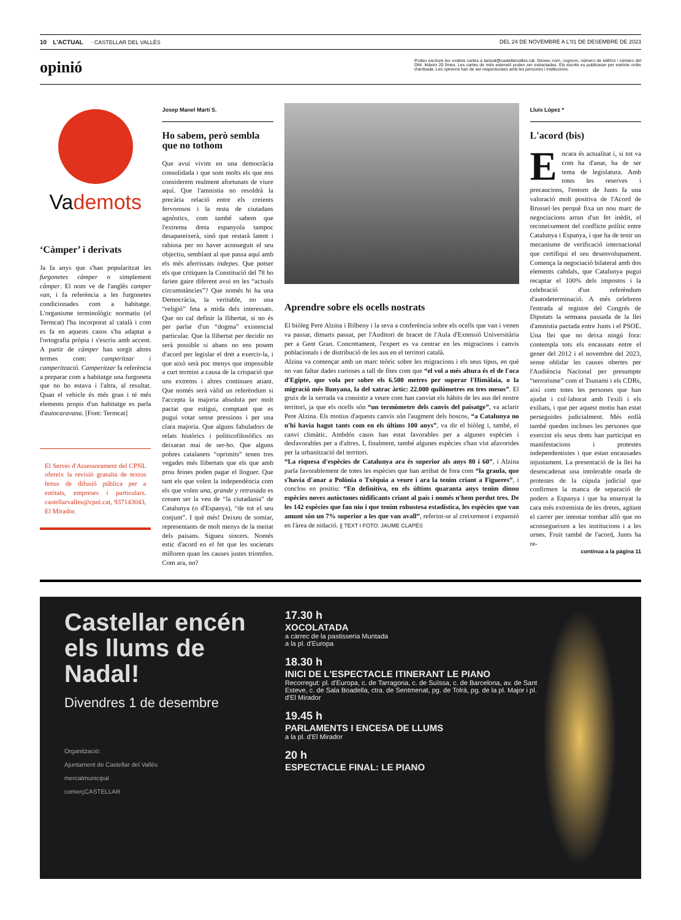10 L'ACTUAL · CASTELLAR DEL VALLÈS DEL 24 DE NOVEMBRE A L'01 DE DESEMBRE DE 2023
opinió
Podeu escriure les vostres cartes a lactual@castellarvalles.cat. Deixeu nom, cognom, número de telèfon i número del DNI. Màxim 20 línies. Les cartes de més extensió poden ser extractades. Els escrits es publicaran per estricte ordre d'arribada. Les opinions han de ser respectuoses amb les persones i institucions.
Vade mots
‘Càmper’ i derivats
Ja fa anys que s'han popularitzat les furgonetes càmper o simplement càmper. El nom ve de l'anglès camper van, i fa referència a les furgonetes condicionades com a habitatge. L'organisme terminològic normatiu (el Termcat) l'ha incorporat al català i com es fa en aquests casos s'ha adaptat a l'ortografia pròpia i s'escriu amb accent. A partir de càmper han sorgit altres termes com: camperitzar i camperització. Camperitzar fa referència a preparar com a habitatge una furgoneta que no ho estava i l'altra, al resultat. Quan el vehicle és més gran i té més elements propis d'un habitatge es parla d'autocaravana. [Font: Termcat]
El Servei d'Assessorament del CPNL ofereix la revisió gratuïta de textos breus de difusió pública per a entitats, empreses i particulars. castellarvalles@cpnl.cat, 937143043, El Mirador.
Josep Manel Martí S.
Ho sabem, però sembla que no tothom
Que avui vivim en una democràcia consolidada i que som molts els que ens considerem realment afortunats de viure aquí. Que l'amnistia no resoldrà la precària relació entre els creients fervorosos i la resta de ciutadans agnòstics, com també sabem que l'extrema dreta espanyola tampoc desapareixerà, sinó que restarà latent i rabiosa per no haver aconseguit el seu objectiu, semblant al que passa aquí amb els més aferrissats indepes. Que potser els que critiquen la Constitució del 78 ho farien gaire diferent avui en les “actuals circumstàncies”? Que només hi ha una Democràcia, la veritable, no una “religió” feta a mida dels interessats. Que no cal definir la llibertat, si no és per parlar d'un “dogma” existencial particular. Que la llibertat per decidir no serà possible si abans no ens posem d'acord per legislar el dret a exercir-la, i que això serà poc menys que impossible a curt termini a causa de la crispació que uns extrems i altres continuen atiant. Que només serà vàlid un referèndum si l'accepta la majoria absoluta per molt pactat que estigui, comptant que es pugui votar sense pressions i per una clara majoria. Que alguns fabuladors de relats històrics i politicofilosòfics no deixaran mai de ser-ho. Que alguns pobres catalanets “oprimits” tenen tres vegades més llibertats que els que amb prou feines poden pagar el lloguer. Que tant els que volen la independència com els que volen una, grande y retrasada es creuen ser la veu de “la ciutadania” de Catalunya (o d'Espanya), “de tot el seu conjunt”. I què més! Deixeu de somiar, representants de molt menys de la meitat dels paisans. Sigueu sincers. Només estic d'acord en el fet que les societats milloren quan les causes justes triomfen. Com ara, no?
Aprendre sobre els ocells nostrats
El biòleg Pere Alzina i Bilbeny i la seva a conferència sobre els ocells que van i venen va passar, dimarts passat, per l'Auditori de bracet de l'Aula d'Extensió Universitària per a Gent Gran. Concretament, l'expert es va centrar en les migracions i canvis poblacionals i de distribució de les aus en el territori català.
Alzina va començar amb un marc teòric sobre les migracions i els seus tipus, en què no van faltar dades curioses a tall de fites com que “el vol a més altura és el de l'oca d'Egipte, que vola per sobre els 6.500 metres per superar l'Himàlaia, o la migració més llunyana, la del xatrac àrtic: 22.000 quilòmetres en tres mesos”. El gruix de la xerrada va consistir a veure com han canviat els hàbits de les aus del nostre territori, ja que els ocells són “un termòmetre dels canvis del paisatge”, va aclarir Pere Alzina. Els motius d'aquests canvis són l'augment dels boscos, “a Catalunya no n'hi havia hagut tants com en els últims 100 anys”, va dir el biòleg i, també, el canvi climàtic. Ambdós casos han estat favorables per a algunes espècies i desfavorables per a d'altres. I, finalment, també algunes espècies s'han vist afavorides per la urbanització del territori.
“La riquesa d'espècies de Catalunya ara és superior als anys 80 i 60”, i Alzina parla favorablement de totes les espècies que han arribat de fora com “la graula, que s'havia d'anar a Polònia o Txèquia a veure i ara la tenim criant a Figueres”, i conclou en positiu: “En definitiva, en els últims quaranta anys tenim dinou espècies noves autòctones nidificants criant al país i només n'hem perdut tres. De les 142 espècies que fan niu i que tenim robustesa estadística, les espècies que van amunt són un 7% superior a les que van avall”, referint-se al creixement i expansió en l'àrea de nidació. || TEXT I FOTO: JAUME CLAPÉS
Lluís López *
L'acord (bis)
Encara és actualitat i, si tot va com ha d'anar, ha de ser tema de legislatura. Amb totes les reserves i precaucions, l'entorn de Junts fa una valoració molt positiva de l'Acord de Brussel·les perquè fixa un nou marc de negociacions arran d'un fet inèdit, el reconeixement del conflicte polític entre Catalunya i Espanya, i que ha de tenir un mecanisme de verificació internacional que certifiqui el seu desenvolupament. Comença la negociació bilateral amb dos elements cabdals, que Catalunya pugui recaptar el 100% dels impostos i la celebració d'un referèndum d'autodeterminació. A més celebrem l'entrada al registre del Congrés de Diputats la setmana passada de la llei d'amnistia pactada entre Junts i el PSOE. Una llei que no deixa ningú fora: contempla tots els encausats entre el gener del 2012 i el novembre del 2023, sense oblidar les causes obertes per l'Audiència Nacional per presumpte “terrorisme” com el Tsunami i els CDRs, així com totes les persones que han ajudat i col·laborat amb l'exili i els exiliats, i que per aquest motiu han estat perseguides judicialment. Més enllà també queden incloses les persones que exercint els seus drets han participat en manifestacions i protestes independentistes i que estan encausades injustament. La presentació de la llei ha desencadenat una intolerable onada de protestes de la cúpula judicial que confirmen la manca de separació de poders a Espanya i que ha ensenyat la cara més extremista de les dretes, agitant el carrer per intentar tombar allò que no aconsegueixen a les institucions i a les urnes. Fruit també de l'acord, Junts ha re-
continua a la pàgina 11
Castellar encén els llums de Nadal!
Divendres 1 de desembre
Organització:
Ajuntament de Castellar del Vallès
mercatmunicipal
comerçCASTELLAR
17.30 h
XOCOLATADA
a càrrec de la pastisseria Muntada
a la pl. d'Europa
18.30 h
INICI DE L'ESPECTACLE ITINERANT LE PIANO
Recorregut: pl. d'Europa, c. de Tarragona, c. de Suïssa, c. de Barcelona, av. de Sant Esteve, c. de Sala Boadella, ctra. de Sentmenat, pg. de Tolrà, pg. de la pl. Major i pl. d'El Mirador
19.45 h
PARLAMENTS I ENCESA DE LLUMS
a la pl. d'El Mirador
20 h
ESPECTACLE FINAL: LE PIANO